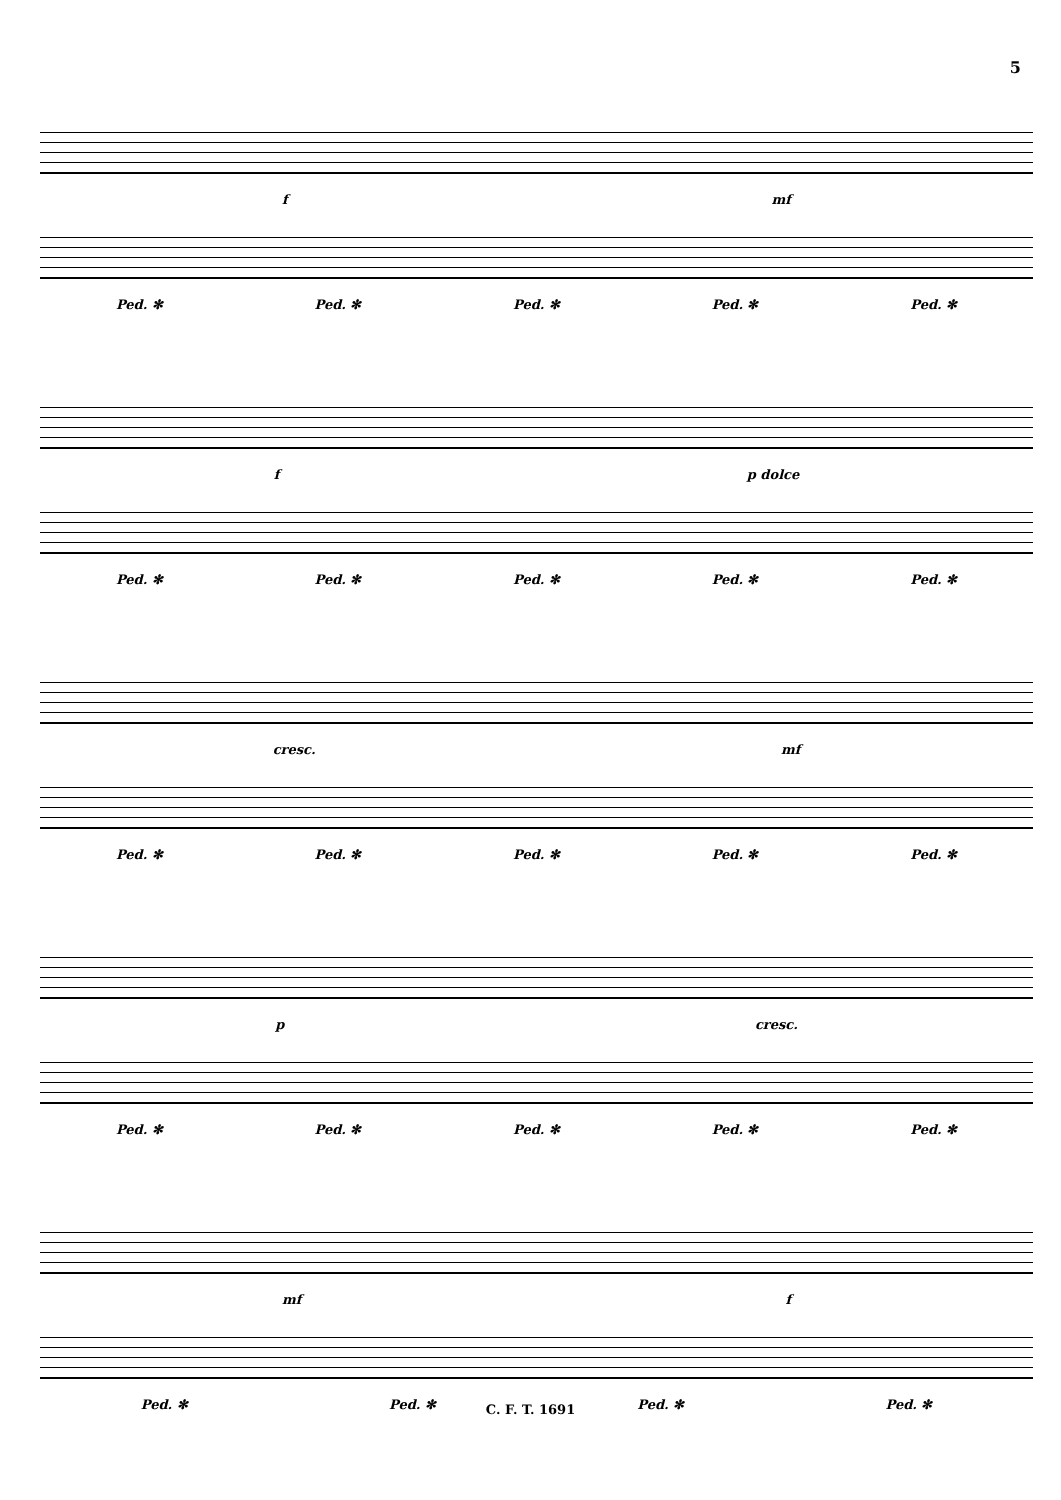5
f mf
Ped. ✻ Ped. ✻ Ped. ✻ Ped. ✻ Ped. ✻
f p dolce
Ped. ✻ Ped. ✻ Ped. ✻ Ped. ✻ Ped. ✻
cresc. mf
Ped. ✻ Ped. ✻ Ped. ✻ Ped. ✻ Ped. ✻
p cresc.
Ped. ✻ Ped. ✻ Ped. ✻ Ped. ✻ Ped. ✻
mf f
Ped. ✻ Ped. ✻ Ped. ✻ Ped. ✻
C. F. T. 1691